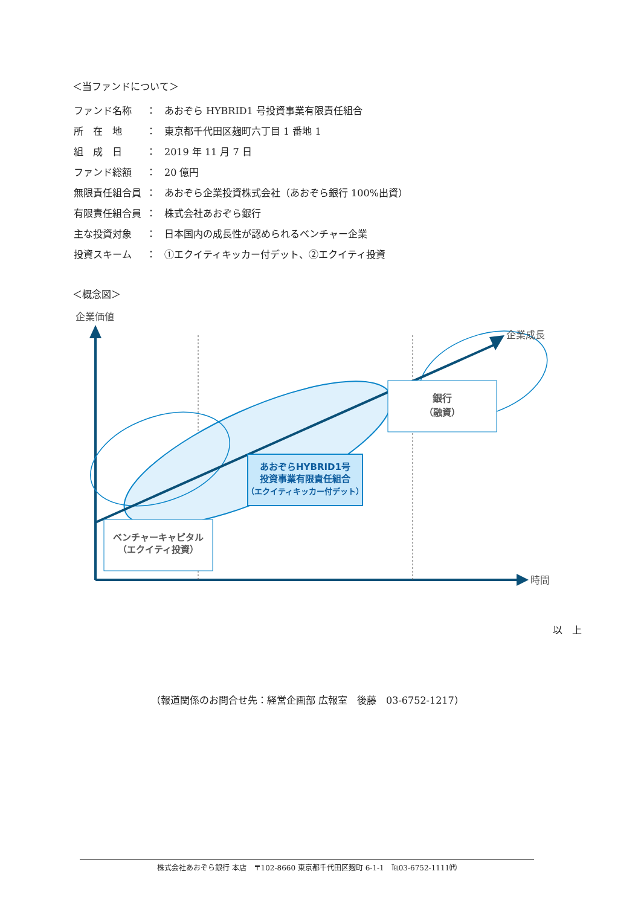＜当ファンドについて＞
| ファンド名称 | ： | あおぞら HYBRID1 号投資事業有限責任組合 |
| 所 在 地 | ： | 東京都千代田区麹町六丁目 1 番地 1 |
| 組 成 日 | ： | 2019 年 11 月 7 日 |
| ファンド総額 | ： | 20 億円 |
| 無限責任組合員 | ： | あおぞら企業投資株式会社（あおぞら銀行 100%出資） |
| 有限責任組合員 | ： | 株式会社あおぞら銀行 |
| 主な投資対象 | ： | 日本国内の成長性が認められるベンチャー企業 |
| 投資スキーム | ： | ①エクイティキッカー付デット、②エクイティ投資 |
＜概念図＞
企業価値
時間
企業成長
あおぞらHYBRID1号
投資事業有限責任組合
（エクイティキッカー付デット）
ベンチャーキャピタル
（エクイティ投資）
銀行
（融資）
以　上
（報道関係のお問合せ先：経営企画部 広報室　後藤　03-6752-1217）
株式会社あおぞら銀行 本店　〒102-8660 東京都千代田区麹町 6-1-1　℡03-6752-1111㈹